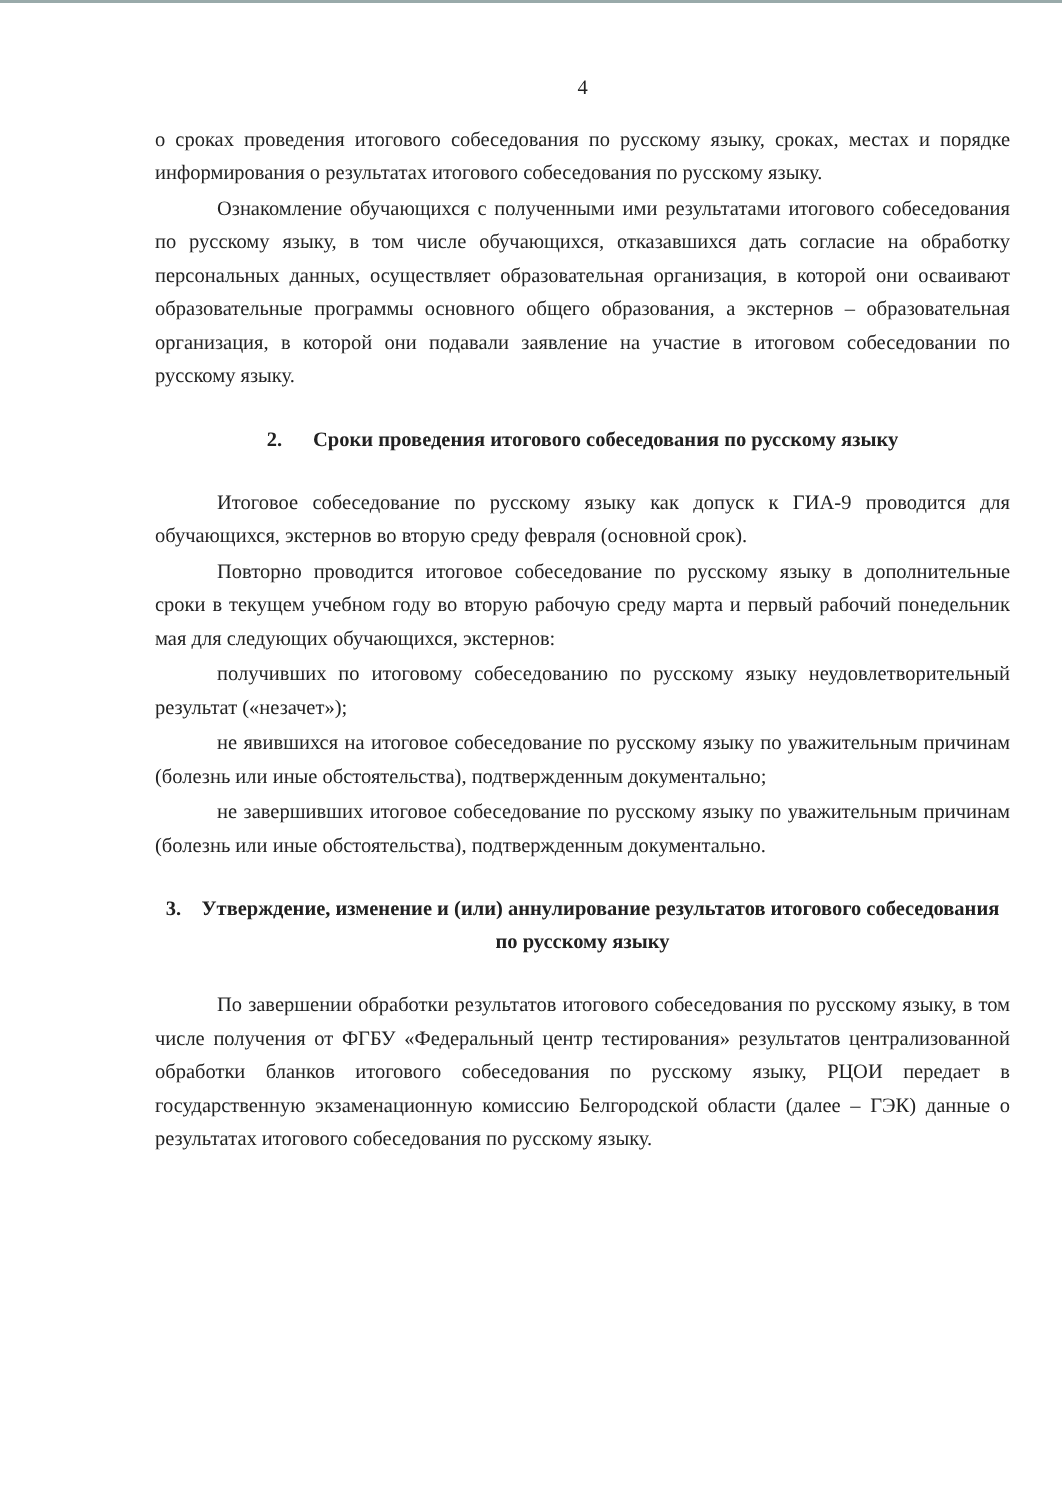4
о сроках проведения итогового собеседования по русскому языку, сроках, местах и порядке информирования о результатах итогового собеседования по русскому языку.
Ознакомление обучающихся с полученными ими результатами итогового собеседования по русскому языку, в том числе обучающихся, отказавшихся дать согласие на обработку персональных данных, осуществляет образовательная организация, в которой они осваивают образовательные программы основного общего образования, а экстернов – образовательная организация, в которой они подавали заявление на участие в итоговом собеседовании по русскому языку.
2. Сроки проведения итогового собеседования по русскому языку
Итоговое собеседование по русскому языку как допуск к ГИА-9 проводится для обучающихся, экстернов во вторую среду февраля (основной срок).
Повторно проводится итоговое собеседование по русскому языку в дополнительные сроки в текущем учебном году во вторую рабочую среду марта и первый рабочий понедельник мая для следующих обучающихся, экстернов:
получивших по итоговому собеседованию по русскому языку неудовлетворительный результат («незачет»);
не явившихся на итоговое собеседование по русскому языку по уважительным причинам (болезнь или иные обстоятельства), подтвержденным документально;
не завершивших итоговое собеседование по русскому языку по уважительным причинам (болезнь или иные обстоятельства), подтвержденным документально.
3. Утверждение, изменение и (или) аннулирование результатов итогового собеседования по русскому языку
По завершении обработки результатов итогового собеседования по русскому языку, в том числе получения от ФГБУ «Федеральный центр тестирования» результатов централизованной обработки бланков итогового собеседования по русскому языку, РЦОИ передает в государственную экзаменационную комиссию Белгородской области (далее – ГЭК) данные о результатах итогового собеседования по русскому языку.